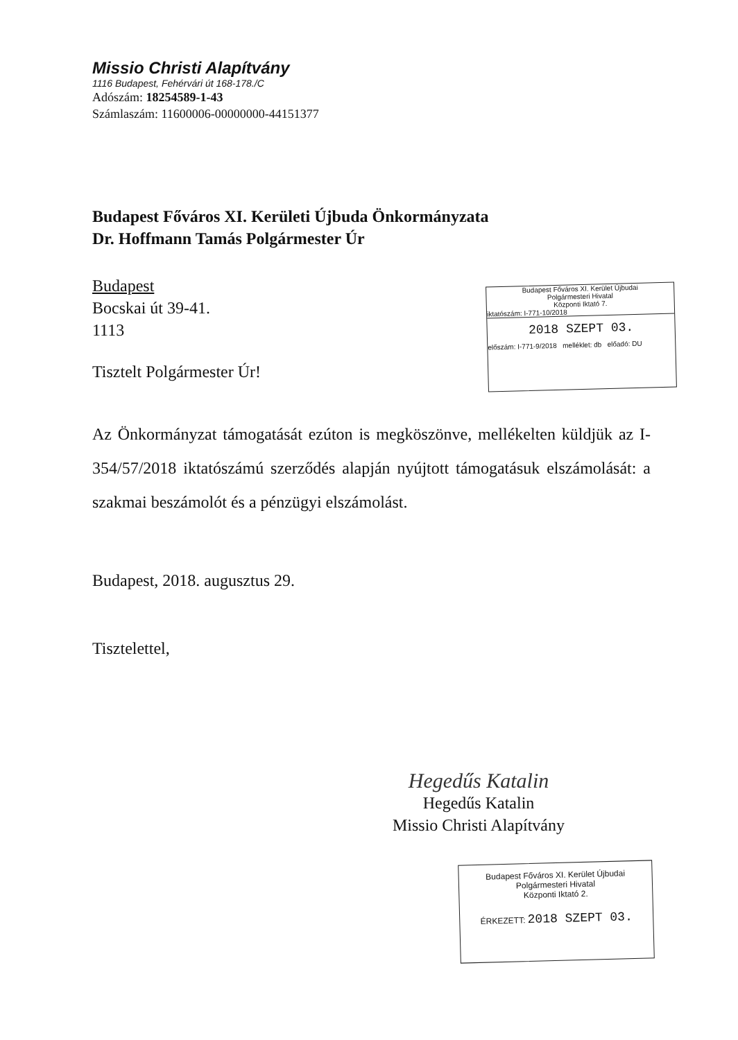Missio Christi Alapítvány
1116 Budapest, Fehérvári út 168-178./C
Adószám: 18254589-1-43
Számlaszám: 11600006-00000000-44151377
Budapest Főváros XI. Kerületi Újbuda Önkormányzata
Dr. Hoffmann Tamás Polgármester Úr
Budapest
Bocskai út 39-41.
1113
Tisztelt Polgármester Úr!
Budapest Főváros XI. Kerület Újbudai
Polgármesteri Hivatal
Központi Iktató 7.
iktatószám: I-771-10/2018
2018 SZEPT 03.
előszám: I-771-9/2018 melléklet: db előadó: DU
Az Önkormányzat támogatását ezúton is megköszönve, mellékelten küldjük az I-354/57/2018 iktatószámú szerződés alapján nyújtott támogatásuk elszámolását: a szakmai beszámolót és a pénzügyi elszámolást.
Budapest, 2018. augusztus 29.
Tisztelettel,
Hegedűs Katalin
Hegedűs Katalin
Missio Christi Alapítvány
Budapest Főváros XI. Kerület Újbudai
Polgármesteri Hivatal
Központi Iktató 2.
ÉRKEZETT: 2018 SZEPT 03.